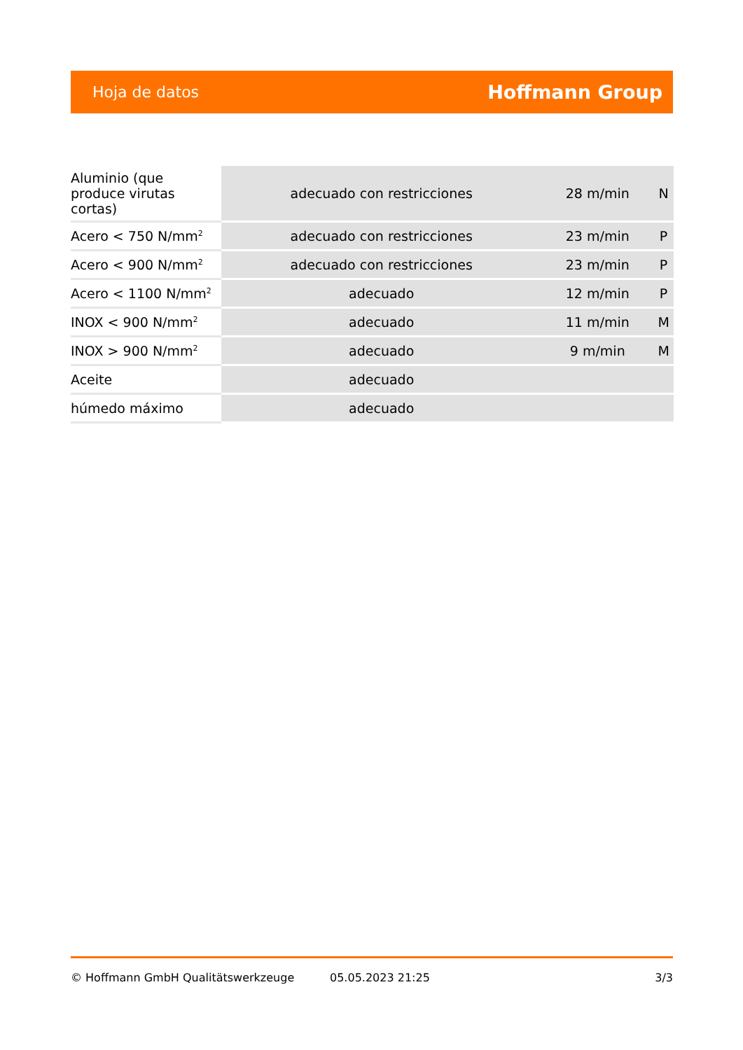Hoja de datos Hoffmann Group
| Aluminio (que produce virutas cortas) | adecuado con restricciones | 28 m/min | N |
| Acero < 750 N/mm<sup>2</sup> | adecuado con restricciones | 23 m/min | P |
| Acero < 900 N/mm<sup>2</sup> | adecuado con restricciones | 23 m/min | P |
| Acero < 1100 N/mm<sup>2</sup> | adecuado | 12 m/min | P |
| INOX < 900 N/mm<sup>2</sup> | adecuado | 11 m/min | M |
| INOX > 900 N/mm<sup>2</sup> | adecuado | 9 m/min | M |
| Aceite | adecuado | | |
| húmedo máximo | adecuado | | |
© Hoffmann GmbH Qualitätswerkzeuge 05.05.2023 21:25 3/3